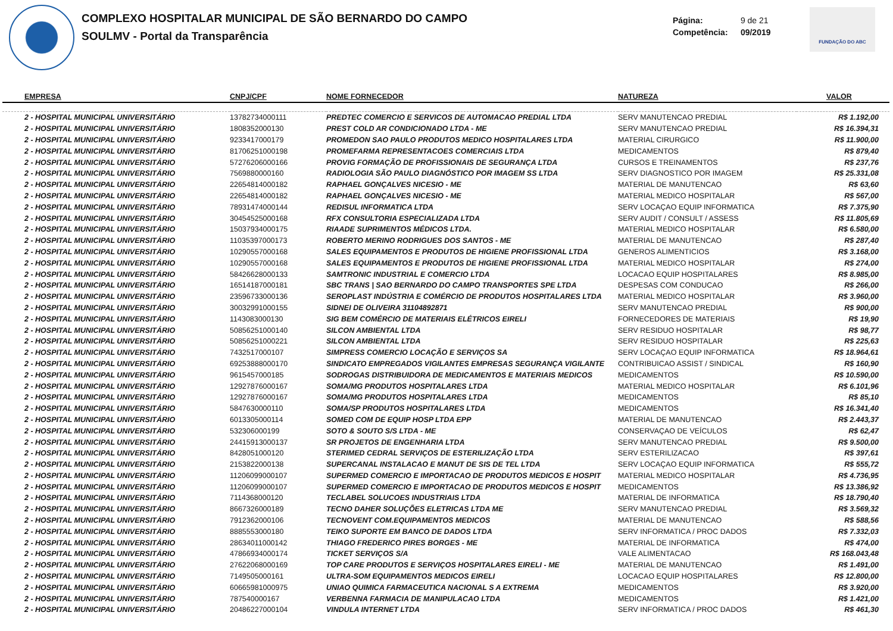COMPLEXO HOSPITALAR MUNICIPAL DE SÃO BERNARDO DO CAMPO
SOULMV - Portal da Transparência
Página: 9 de 21
Competência: 09/2019
FUNDAÇÃO DO ABC
| EMPRESA | CNPJ/CPF | NOME FORNECEDOR | NATUREZA | VALOR |
| --- | --- | --- | --- | --- |
| 2 - HOSPITAL MUNICIPAL UNIVERSITÁRIO | 13782734000111 | PREDTEC COMERCIO E SERVICOS DE AUTOMACAO PREDIAL LTDA | SERV MANUTENCAO PREDIAL | R$ 1.192,00 |
| 2 - HOSPITAL MUNICIPAL UNIVERSITÁRIO | 1808352000130 | PREST COLD AR CONDICIONADO LTDA - ME | SERV MANUTENCAO PREDIAL | R$ 16.394,31 |
| 2 - HOSPITAL MUNICIPAL UNIVERSITÁRIO | 9233417000179 | PROMEDON SAO PAULO PRODUTOS MEDICO HOSPITALARES LTDA | MATERIAL CIRURGICO | R$ 11.900,00 |
| 2 - HOSPITAL MUNICIPAL UNIVERSITÁRIO | 81706251000198 | PROMEFARMA REPRESENTACOES COMERCIAIS LTDA | MEDICAMENTOS | R$ 879,40 |
| 2 - HOSPITAL MUNICIPAL UNIVERSITÁRIO | 57276206000166 | PROVIG FORMAÇÃO DE PROFISSIONAIS DE SEGURANÇA LTDA | CURSOS E TREINAMENTOS | R$ 237,76 |
| 2 - HOSPITAL MUNICIPAL UNIVERSITÁRIO | 7569880000160 | RADIOLOGIA SÃO PAULO DIAGNÓSTICO POR IMAGEM SS LTDA | SERV DIAGNOSTICO POR IMAGEM | R$ 25.331,08 |
| 2 - HOSPITAL MUNICIPAL UNIVERSITÁRIO | 22654814000182 | RAPHAEL GONÇALVES NICESIO - ME | MATERIAL DE MANUTENCAO | R$ 63,60 |
| 2 - HOSPITAL MUNICIPAL UNIVERSITÁRIO | 22654814000182 | RAPHAEL GONÇALVES NICESIO - ME | MATERIAL MEDICO HOSPITALAR | R$ 567,00 |
| 2 - HOSPITAL MUNICIPAL UNIVERSITÁRIO | 78931474000144 | REDISUL INFORMATICA LTDA | SERV LOCAÇAO EQUIP INFORMATICA | R$ 7.375,90 |
| 2 - HOSPITAL MUNICIPAL UNIVERSITÁRIO | 30454525000168 | RFX CONSULTORIA ESPECIALIZADA LTDA | SERV AUDIT / CONSULT / ASSESS | R$ 11.805,69 |
| 2 - HOSPITAL MUNICIPAL UNIVERSITÁRIO | 15037934000175 | RIAADE SUPRIMENTOS MÉDICOS LTDA. | MATERIAL MEDICO HOSPITALAR | R$ 6.580,00 |
| 2 - HOSPITAL MUNICIPAL UNIVERSITÁRIO | 11035397000173 | ROBERTO MERINO RODRIGUES DOS SANTOS - ME | MATERIAL DE MANUTENCAO | R$ 287,40 |
| 2 - HOSPITAL MUNICIPAL UNIVERSITÁRIO | 10290557000168 | SALES EQUIPAMENTOS E PRODUTOS DE HIGIENE PROFISSIONAL LTDA | GENEROS ALIMENTICIOS | R$ 3.168,00 |
| 2 - HOSPITAL MUNICIPAL UNIVERSITÁRIO | 10290557000168 | SALES EQUIPAMENTOS E PRODUTOS DE HIGIENE PROFISSIONAL LTDA | MATERIAL MEDICO HOSPITALAR | R$ 274,00 |
| 2 - HOSPITAL MUNICIPAL UNIVERSITÁRIO | 58426628000133 | SAMTRONIC INDUSTRIAL E COMERCIO LTDA | LOCACAO EQUIP HOSPITALARES | R$ 8.985,00 |
| 2 - HOSPITAL MUNICIPAL UNIVERSITÁRIO | 16514187000181 | SBC TRANS / SAO BERNARDO DO CAMPO TRANSPORTES SPE LTDA | DESPESAS COM CONDUCAO | R$ 266,00 |
| 2 - HOSPITAL MUNICIPAL UNIVERSITÁRIO | 23596733000136 | SEROPLAST INDÚSTRIA E COMÉRCIO DE PRODUTOS HOSPITALARES LTDA | MATERIAL MEDICO HOSPITALAR | R$ 3.960,00 |
| 2 - HOSPITAL MUNICIPAL UNIVERSITÁRIO | 30032991000155 | SIDNEI DE OLIVEIRA 31104892871 | SERV MANUTENCAO PREDIAL | R$ 900,00 |
| 2 - HOSPITAL MUNICIPAL UNIVERSITÁRIO | 1143083000130 | SIG BEM COMÉRCIO DE MATERIAIS ELÉTRICOS EIRELI | FORNECEDORES DE MATERIAIS | R$ 19,90 |
| 2 - HOSPITAL MUNICIPAL UNIVERSITÁRIO | 50856251000140 | SILCON AMBIENTAL LTDA | SERV RESIDUO HOSPITALAR | R$ 98,77 |
| 2 - HOSPITAL MUNICIPAL UNIVERSITÁRIO | 50856251000221 | SILCON AMBIENTAL LTDA | SERV RESIDUO HOSPITALAR | R$ 225,63 |
| 2 - HOSPITAL MUNICIPAL UNIVERSITÁRIO | 7432517000107 | SIMPRESS COMERCIO LOCAÇÃO E SERVIÇOS SA | SERV LOCAÇAO EQUIP INFORMATICA | R$ 18.964,61 |
| 2 - HOSPITAL MUNICIPAL UNIVERSITÁRIO | 69253888000170 | SINDICATO EMPREGADOS VIGILANTES EMPRESAS SEGURANÇA VIGILANTE | CONTRIBUICAO ASSIST / SINDICAL | R$ 160,90 |
| 2 - HOSPITAL MUNICIPAL UNIVERSITÁRIO | 9615457000185 | SODROGAS DISTRIBUIDORA DE MEDICAMENTOS E MATERIAIS MEDICOS | MEDICAMENTOS | R$ 10.590,00 |
| 2 - HOSPITAL MUNICIPAL UNIVERSITÁRIO | 12927876000167 | SOMA/MG PRODUTOS HOSPITALARES LTDA | MATERIAL MEDICO HOSPITALAR | R$ 6.101,96 |
| 2 - HOSPITAL MUNICIPAL UNIVERSITÁRIO | 12927876000167 | SOMA/MG PRODUTOS HOSPITALARES LTDA | MEDICAMENTOS | R$ 85,10 |
| 2 - HOSPITAL MUNICIPAL UNIVERSITÁRIO | 5847630000110 | SOMA/SP PRODUTOS HOSPITALARES LTDA | MEDICAMENTOS | R$ 16.341,40 |
| 2 - HOSPITAL MUNICIPAL UNIVERSITÁRIO | 6013305000114 | SOMED COM DE EQUIP HOSP LTDA EPP | MATERIAL DE MANUTENCAO | R$ 2.443,37 |
| 2 - HOSPITAL MUNICIPAL UNIVERSITÁRIO | 532306000199 | SOTO & SOUTO S/S LTDA - ME | CONSERVAÇAO DE VEÍCULOS | R$ 62,47 |
| 2 - HOSPITAL MUNICIPAL UNIVERSITÁRIO | 24415913000137 | SR PROJETOS DE ENGENHARIA LTDA | SERV MANUTENCAO PREDIAL | R$ 9.500,00 |
| 2 - HOSPITAL MUNICIPAL UNIVERSITÁRIO | 8428051000120 | STERIMED CEDRAL SERVIÇOS DE ESTERILIZAÇÃO LTDA | SERV ESTERILIZACAO | R$ 397,61 |
| 2 - HOSPITAL MUNICIPAL UNIVERSITÁRIO | 2153822000138 | SUPERCANAL INSTALACAO E MANUT DE SIS DE TEL LTDA | SERV LOCAÇAO EQUIP INFORMATICA | R$ 555,72 |
| 2 - HOSPITAL MUNICIPAL UNIVERSITÁRIO | 11206099000107 | SUPERMED COMERCIO E IMPORTACAO DE PRODUTOS MEDICOS E HOSPIT | MATERIAL MEDICO HOSPITALAR | R$ 4.736,95 |
| 2 - HOSPITAL MUNICIPAL UNIVERSITÁRIO | 11206099000107 | SUPERMED COMERCIO E IMPORTACAO DE PRODUTOS MEDICOS E HOSPIT | MEDICAMENTOS | R$ 13.386,92 |
| 2 - HOSPITAL MUNICIPAL UNIVERSITÁRIO | 7114368000120 | TECLABEL SOLUCOES INDUSTRIAIS LTDA | MATERIAL DE INFORMATICA | R$ 18.790,40 |
| 2 - HOSPITAL MUNICIPAL UNIVERSITÁRIO | 8667326000189 | TECNO DAHER SOLUÇÕES ELETRICAS LTDA ME | SERV MANUTENCAO PREDIAL | R$ 3.569,32 |
| 2 - HOSPITAL MUNICIPAL UNIVERSITÁRIO | 7912362000106 | TECNOVENT COM.EQUIPAMENTOS MEDICOS | MATERIAL DE MANUTENCAO | R$ 588,56 |
| 2 - HOSPITAL MUNICIPAL UNIVERSITÁRIO | 8885553000180 | TEIKO SUPORTE EM BANCO DE DADOS LTDA | SERV INFORMATICA / PROC DADOS | R$ 7.332,03 |
| 2 - HOSPITAL MUNICIPAL UNIVERSITÁRIO | 28634011000142 | THIAGO FREDERICO PIRES BORGES - ME | MATERIAL DE INFORMATICA | R$ 474,00 |
| 2 - HOSPITAL MUNICIPAL UNIVERSITÁRIO | 47866934000174 | TICKET SERVIÇOS S/A | VALE ALIMENTACAO | R$ 168.043,48 |
| 2 - HOSPITAL MUNICIPAL UNIVERSITÁRIO | 27622068000169 | TOP CARE PRODUTOS E SERVIÇOS HOSPITALARES EIRELI - ME | MATERIAL DE MANUTENCAO | R$ 1.491,00 |
| 2 - HOSPITAL MUNICIPAL UNIVERSITÁRIO | 7149505000161 | ULTRA-SOM EQUIPAMENTOS MEDICOS EIRELI | LOCACAO EQUIP HOSPITALARES | R$ 12.800,00 |
| 2 - HOSPITAL MUNICIPAL UNIVERSITÁRIO | 60665981000975 | UNIAO QUIMICA FARMACEUTICA NACIONAL S A EXTREMA | MEDICAMENTOS | R$ 3.920,00 |
| 2 - HOSPITAL MUNICIPAL UNIVERSITÁRIO | 787540000167 | VERBENNA FARMACIA DE MANIPULACAO LTDA | MEDICAMENTOS | R$ 1.421,00 |
| 2 - HOSPITAL MUNICIPAL UNIVERSITÁRIO | 20486227000104 | VINDULA INTERNET LTDA | SERV INFORMATICA / PROC DADOS | R$ 461,30 |